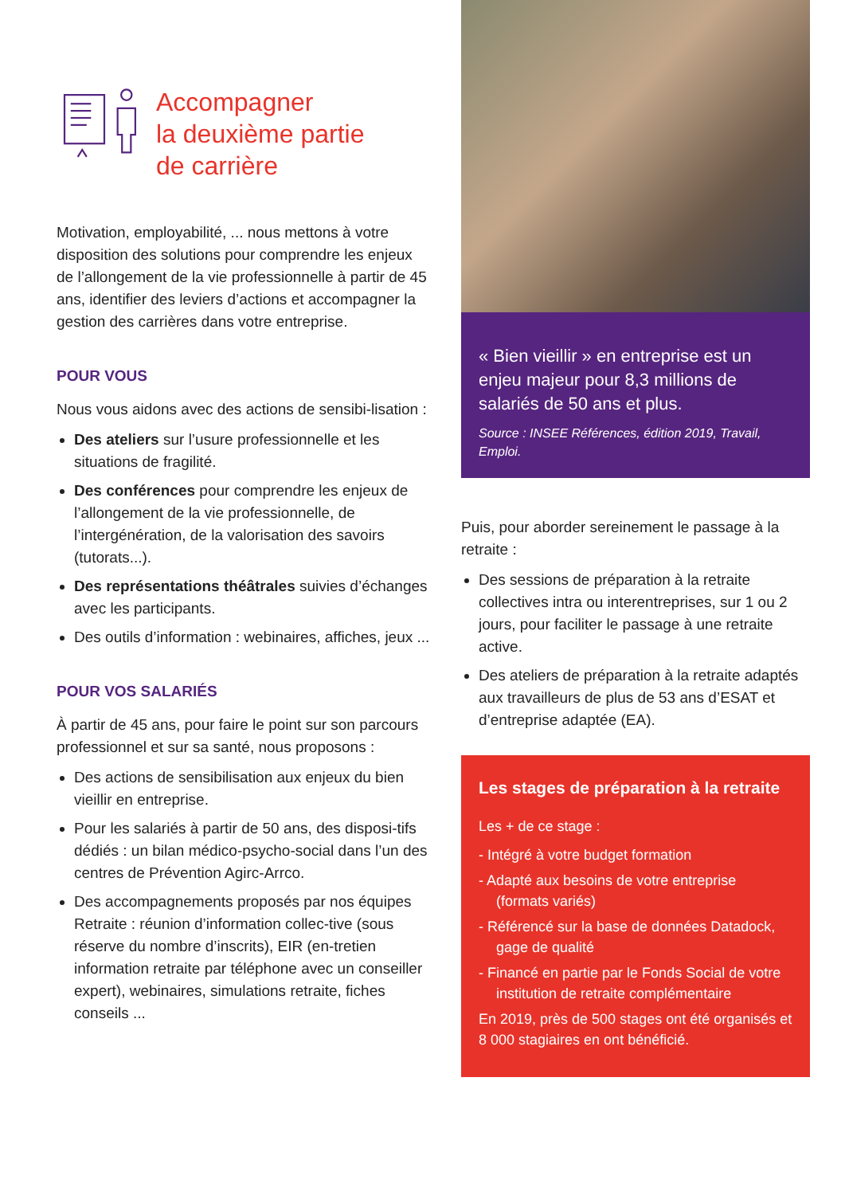Accompagner
la deuxième partie
de carrière
Motivation, employabilité, ... nous mettons à votre disposition des solutions pour comprendre les enjeux de l’allongement de la vie professionnelle à partir de 45 ans, identifier des leviers d’actions et accompagner la gestion des carrières dans votre entreprise.
POUR VOUS
Nous vous aidons avec des actions de sensibi-lisation :
Des ateliers sur l’usure professionnelle et les situations de fragilité.
Des conférences pour comprendre les enjeux de l’allongement de la vie professionnelle, de l’intergénération, de la valorisation des savoirs (tutorats...).
Des représentations théâtrales suivies d’échanges avec les participants.
Des outils d’information : webinaires, affiches, jeux ...
POUR VOS SALARIÉS
À partir de 45 ans, pour faire le point sur son parcours professionnel et sur sa santé, nous proposons :
Des actions de sensibilisation aux enjeux du bien vieillir en entreprise.
Pour les salariés à partir de 50 ans, des disposi-tifs dédiés : un bilan médico-psycho-social dans l’un des centres de Prévention Agirc-Arrco.
Des accompagnements proposés par nos équipes Retraite : réunion d’information collec-tive (sous réserve du nombre d’inscrits), EIR (en-tretien information retraite par téléphone avec un conseiller expert), webinaires, simulations retraite, fiches conseils ...
« Bien vieillir » en entreprise est un enjeu majeur pour 8,3 millions de salariés de 50 ans et plus.
Source : INSEE Références, édition 2019, Travail, Emploi.
Puis, pour aborder sereinement le passage à la retraite :
Des sessions de préparation à la retraite collectives intra ou interentreprises, sur 1 ou 2 jours, pour faciliter le passage à une retraite active.
Des ateliers de préparation à la retraite adaptés aux travailleurs de plus de 53 ans d’ESAT et d’entreprise adaptée (EA).
Les stages de préparation à la retraite
Les + de ce stage :
- Intégré à votre budget formation
- Adapté aux besoins de votre entreprise (formats variés)
- Référencé sur la base de données Datadock, gage de qualité
- Financé en partie par le Fonds Social de votre institution de retraite complémentaire
En 2019, près de 500 stages ont été organisés et 8 000 stagiaires en ont bénéficié.